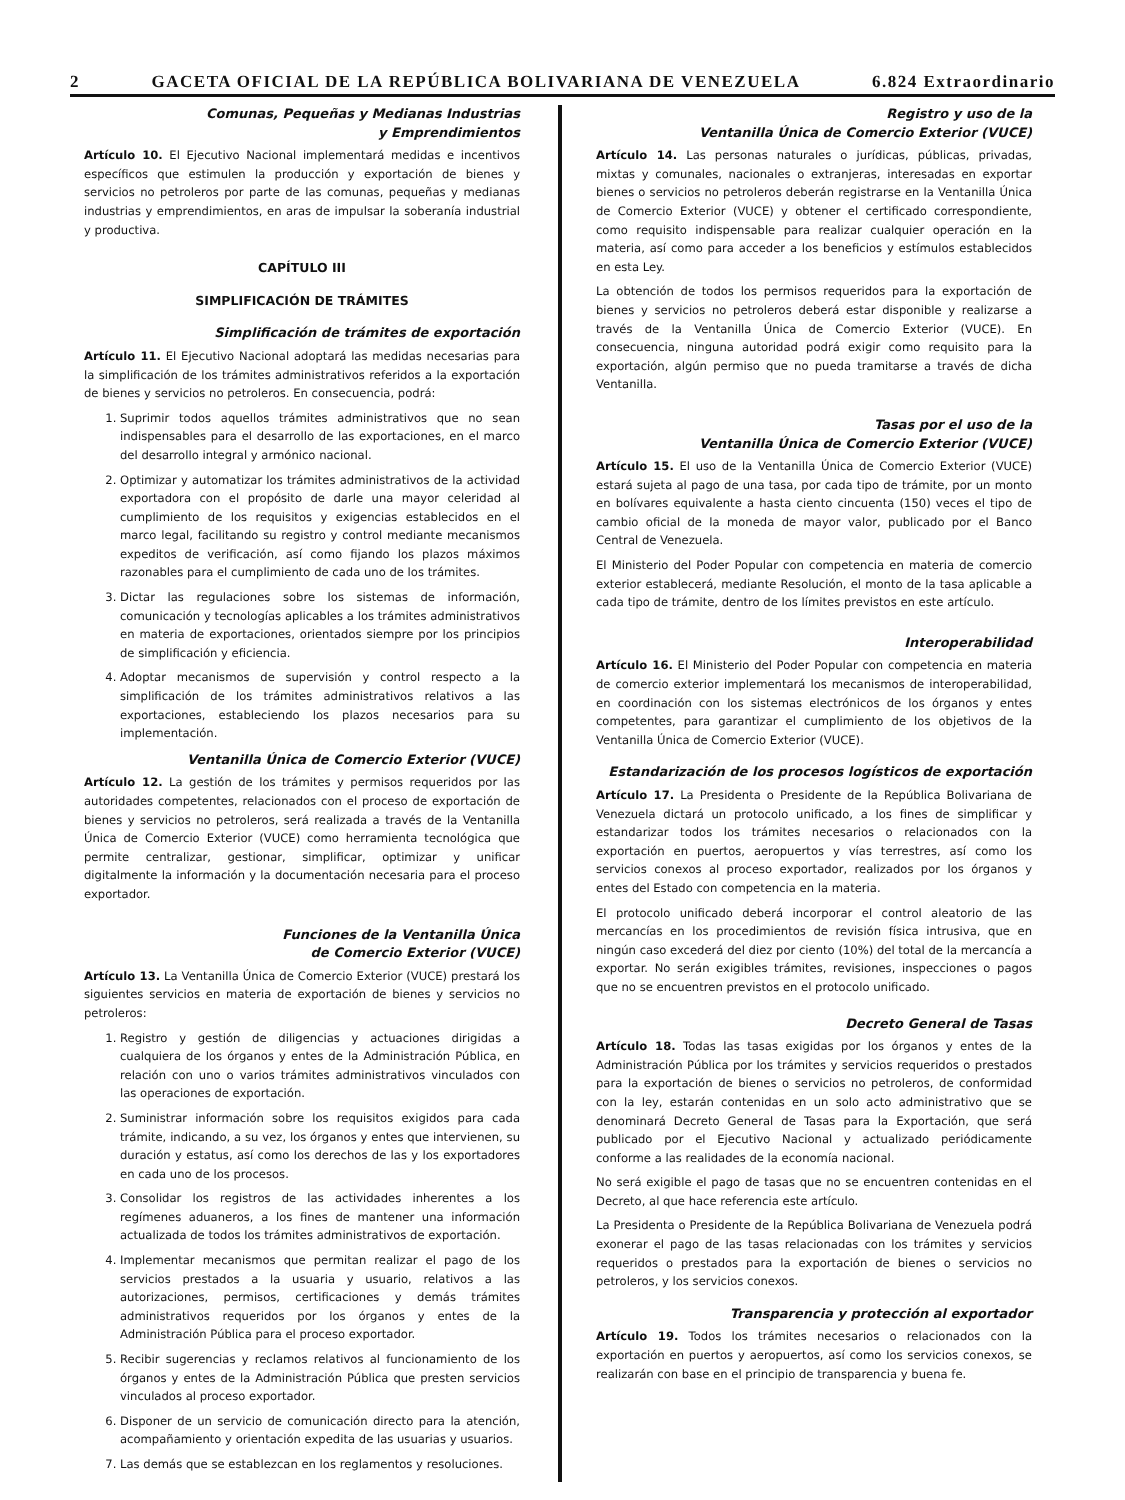2 GACETA OFICIAL DE LA REPÚBLICA BOLIVARIANA DE VENEZUELA 6.824 Extraordinario
Comunas, Pequeñas y Medianas Industrias
y Emprendimientos
Artículo 10. El Ejecutivo Nacional implementará medidas e incentivos específicos que estimulen la producción y exportación de bienes y servicios no petroleros por parte de las comunas, pequeñas y medianas industrias y emprendimientos, en aras de impulsar la soberanía industrial y productiva.
CAPÍTULO III
SIMPLIFICACIÓN DE TRÁMITES
Simplificación de trámites de exportación
Artículo 11. El Ejecutivo Nacional adoptará las medidas necesarias para la simplificación de los trámites administrativos referidos a la exportación de bienes y servicios no petroleros. En consecuencia, podrá:
1. Suprimir todos aquellos trámites administrativos que no sean indispensables para el desarrollo de las exportaciones, en el marco del desarrollo integral y armónico nacional.
2. Optimizar y automatizar los trámites administrativos de la actividad exportadora con el propósito de darle una mayor celeridad al cumplimiento de los requisitos y exigencias establecidos en el marco legal, facilitando su registro y control mediante mecanismos expeditos de verificación, así como fijando los plazos máximos razonables para el cumplimiento de cada uno de los trámites.
3. Dictar las regulaciones sobre los sistemas de información, comunicación y tecnologías aplicables a los trámites administrativos en materia de exportaciones, orientados siempre por los principios de simplificación y eficiencia.
4. Adoptar mecanismos de supervisión y control respecto a la simplificación de los trámites administrativos relativos a las exportaciones, estableciendo los plazos necesarios para su implementación.
Ventanilla Única de Comercio Exterior (VUCE)
Artículo 12. La gestión de los trámites y permisos requeridos por las autoridades competentes, relacionados con el proceso de exportación de bienes y servicios no petroleros, será realizada a través de la Ventanilla Única de Comercio Exterior (VUCE) como herramienta tecnológica que permite centralizar, gestionar, simplificar, optimizar y unificar digitalmente la información y la documentación necesaria para el proceso exportador.
Funciones de la Ventanilla Única
de Comercio Exterior (VUCE)
Artículo 13. La Ventanilla Única de Comercio Exterior (VUCE) prestará los siguientes servicios en materia de exportación de bienes y servicios no petroleros:
1. Registro y gestión de diligencias y actuaciones dirigidas a cualquiera de los órganos y entes de la Administración Pública, en relación con uno o varios trámites administrativos vinculados con las operaciones de exportación.
2. Suministrar información sobre los requisitos exigidos para cada trámite, indicando, a su vez, los órganos y entes que intervienen, su duración y estatus, así como los derechos de las y los exportadores en cada uno de los procesos.
3. Consolidar los registros de las actividades inherentes a los regímenes aduaneros, a los fines de mantener una información actualizada de todos los trámites administrativos de exportación.
4. Implementar mecanismos que permitan realizar el pago de los servicios prestados a la usuaria y usuario, relativos a las autorizaciones, permisos, certificaciones y demás trámites administrativos requeridos por los órganos y entes de la Administración Pública para el proceso exportador.
5. Recibir sugerencias y reclamos relativos al funcionamiento de los órganos y entes de la Administración Pública que presten servicios vinculados al proceso exportador.
6. Disponer de un servicio de comunicación directo para la atención, acompañamiento y orientación expedita de las usuarias y usuarios.
7. Las demás que se establezcan en los reglamentos y resoluciones.
Registro y uso de la
Ventanilla Única de Comercio Exterior (VUCE)
Artículo 14. Las personas naturales o jurídicas, públicas, privadas, mixtas y comunales, nacionales o extranjeras, interesadas en exportar bienes o servicios no petroleros deberán registrarse en la Ventanilla Única de Comercio Exterior (VUCE) y obtener el certificado correspondiente, como requisito indispensable para realizar cualquier operación en la materia, así como para acceder a los beneficios y estímulos establecidos en esta Ley.
La obtención de todos los permisos requeridos para la exportación de bienes y servicios no petroleros deberá estar disponible y realizarse a través de la Ventanilla Única de Comercio Exterior (VUCE). En consecuencia, ninguna autoridad podrá exigir como requisito para la exportación, algún permiso que no pueda tramitarse a través de dicha Ventanilla.
Tasas por el uso de la
Ventanilla Única de Comercio Exterior (VUCE)
Artículo 15. El uso de la Ventanilla Única de Comercio Exterior (VUCE) estará sujeta al pago de una tasa, por cada tipo de trámite, por un monto en bolívares equivalente a hasta ciento cincuenta (150) veces el tipo de cambio oficial de la moneda de mayor valor, publicado por el Banco Central de Venezuela.
El Ministerio del Poder Popular con competencia en materia de comercio exterior establecerá, mediante Resolución, el monto de la tasa aplicable a cada tipo de trámite, dentro de los límites previstos en este artículo.
Interoperabilidad
Artículo 16. El Ministerio del Poder Popular con competencia en materia de comercio exterior implementará los mecanismos de interoperabilidad, en coordinación con los sistemas electrónicos de los órganos y entes competentes, para garantizar el cumplimiento de los objetivos de la Ventanilla Única de Comercio Exterior (VUCE).
Estandarización de los procesos logísticos de exportación
Artículo 17. La Presidenta o Presidente de la República Bolivariana de Venezuela dictará un protocolo unificado, a los fines de simplificar y estandarizar todos los trámites necesarios o relacionados con la exportación en puertos, aeropuertos y vías terrestres, así como los servicios conexos al proceso exportador, realizados por los órganos y entes del Estado con competencia en la materia.
El protocolo unificado deberá incorporar el control aleatorio de las mercancías en los procedimientos de revisión física intrusiva, que en ningún caso excederá del diez por ciento (10%) del total de la mercancía a exportar. No serán exigibles trámites, revisiones, inspecciones o pagos que no se encuentren previstos en el protocolo unificado.
Decreto General de Tasas
Artículo 18. Todas las tasas exigidas por los órganos y entes de la Administración Pública por los trámites y servicios requeridos o prestados para la exportación de bienes o servicios no petroleros, de conformidad con la ley, estarán contenidas en un solo acto administrativo que se denominará Decreto General de Tasas para la Exportación, que será publicado por el Ejecutivo Nacional y actualizado periódicamente conforme a las realidades de la economía nacional.
No será exigible el pago de tasas que no se encuentren contenidas en el Decreto, al que hace referencia este artículo.
La Presidenta o Presidente de la República Bolivariana de Venezuela podrá exonerar el pago de las tasas relacionadas con los trámites y servicios requeridos o prestados para la exportación de bienes o servicios no petroleros, y los servicios conexos.
Transparencia y protección al exportador
Artículo 19. Todos los trámites necesarios o relacionados con la exportación en puertos y aeropuertos, así como los servicios conexos, se realizarán con base en el principio de transparencia y buena fe.